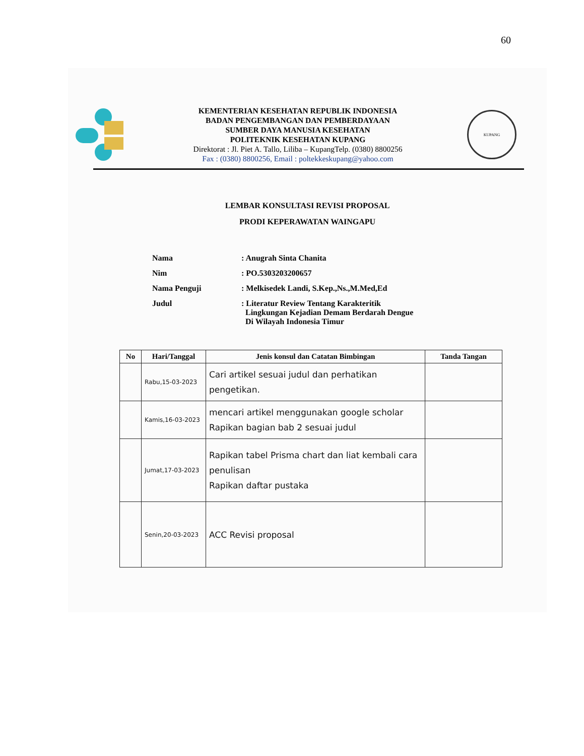60
KEMENTERIAN KESEHATAN REPUBLIK INDONESIA
BADAN PENGEMBANGAN DAN PEMBERDAYAAN
SUMBER DAYA MANUSIA KESEHATAN
POLITEKNIK KESEHATAN KUPANG
Direktorat : Jl. Piet A. Tallo, Liliba – KupangTelp. (0380) 8800256
Fax : (0380) 8800256, Email : poltekkeskupang@yahoo.com
KUPANG
LEMBAR KONSULTASI REVISI PROPOSAL
PRODI KEPERAWATAN WAINGAPU
| Nama | : Anugrah Sinta Chanita |
| Nim | : PO.5303203200657 |
| Nama Penguji | : Melkisedek Landi, S.Kep.,Ns.,M.Med,Ed |
| Judul | : Literatur Review Tentang Karakteritik Lingkungan Kejadian Demam Berdarah Dengue Di Wilayah Indonesia Timur |
| No | Hari/Tanggal | Jenis konsul dan Catatan Bimbingan | Tanda Tangan |
| --- | --- | --- | --- |
| | Rabu,15-03-2023 | Cari artikel sesuai judul dan perhatikan pengetikan. | |
| | Kamis,16-03-2023 | mencari artikel menggunakan google scholar Rapikan bagian bab 2 sesuai judul | |
| | Jumat,17-03-2023 | Rapikan tabel Prisma chart dan liat kembali cara penulisan Rapikan daftar pustaka | |
| | Senin,20-03-2023 | ACC Revisi proposal | |